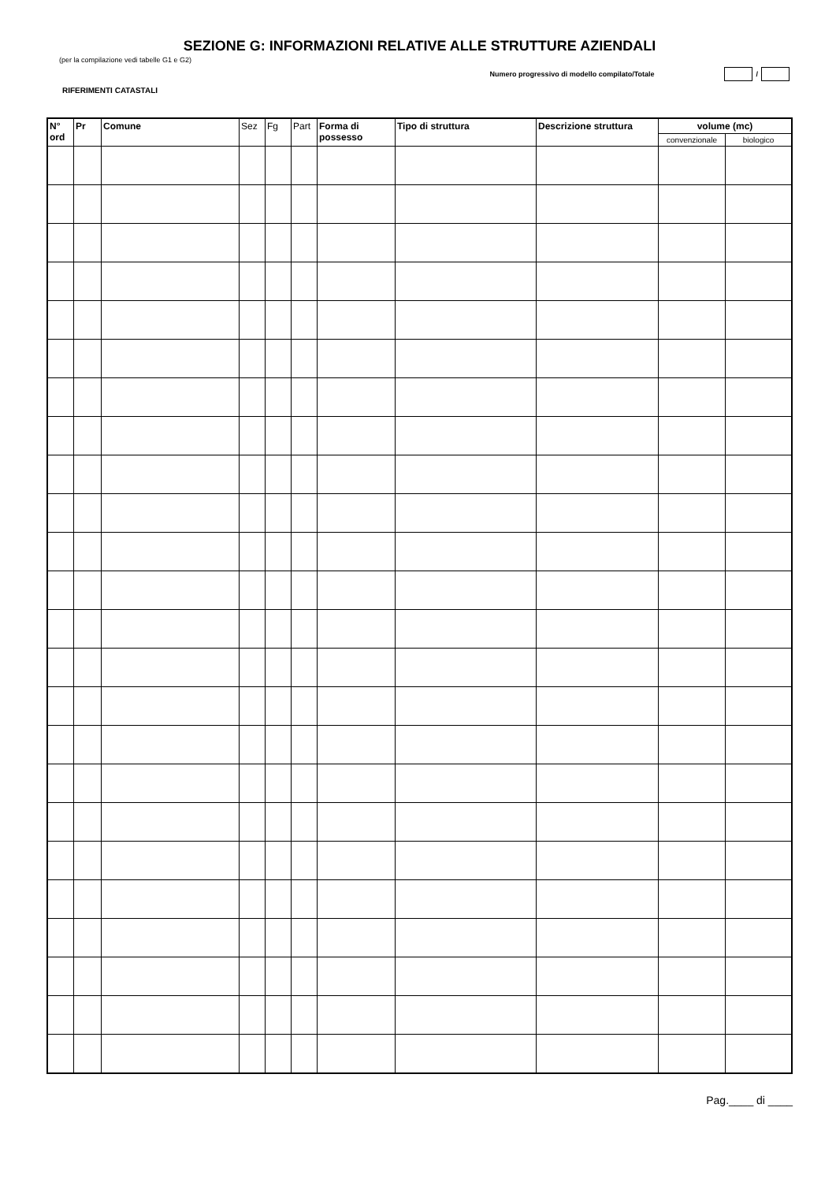SEZIONE G: INFORMAZIONI RELATIVE ALLE STRUTTURE AZIENDALI
(per la compilazione vedi tabelle G1 e G2)
Numero progressivo di modello compilato/Totale /
RIFERIMENTI CATASTALI
| N° ord | Pr | Comune | Sez | Fg | Part | Forma di possesso | Tipo di struttura | Descrizione struttura | volume (mc) | |
| --- | --- | --- | --- | --- | --- | --- | --- | --- | --- | --- |
| | | | | | | | | | convenzionale | biologico |
Pag.____ di ____